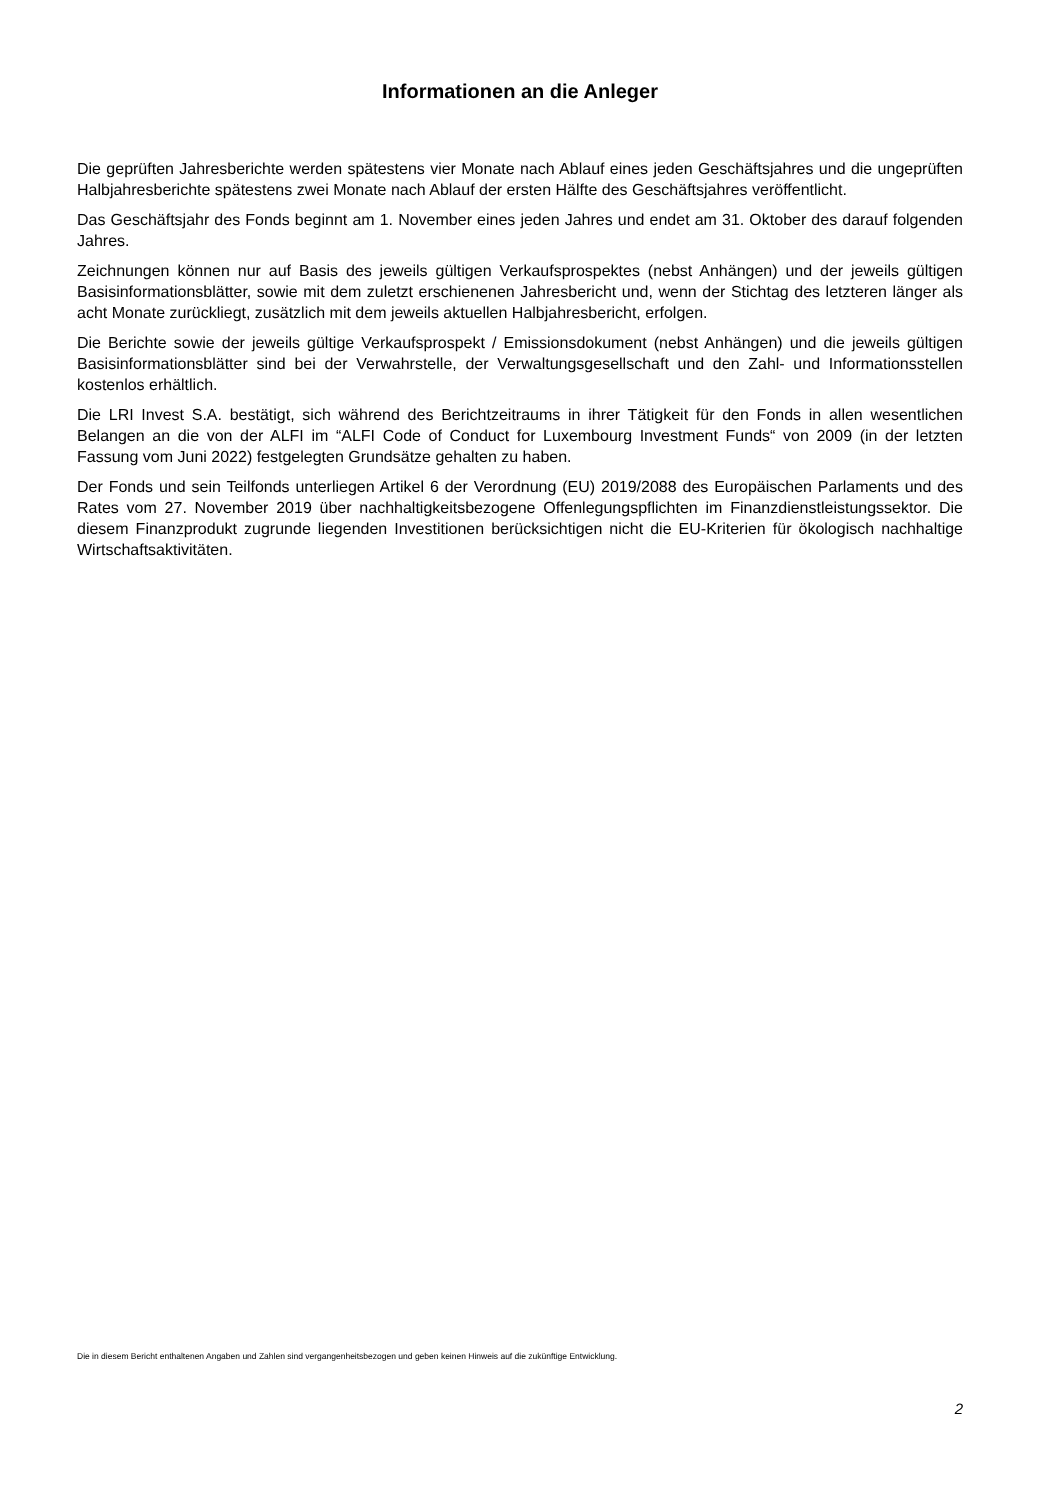Informationen an die Anleger
Die geprüften Jahresberichte werden spätestens vier Monate nach Ablauf eines jeden Geschäftsjahres und die ungeprüften Halbjahresberichte spätestens zwei Monate nach Ablauf der ersten Hälfte des Geschäftsjahres veröffentlicht.
Das Geschäftsjahr des Fonds beginnt am 1. November eines jeden Jahres und endet am 31. Oktober des darauf folgenden Jahres.
Zeichnungen können nur auf Basis des jeweils gültigen Verkaufsprospektes (nebst Anhängen) und der jeweils gültigen Basisinformationsblätter, sowie mit dem zuletzt erschienenen Jahresbericht und, wenn der Stichtag des letzteren länger als acht Monate zurückliegt, zusätzlich mit dem jeweils aktuellen Halbjahresbericht, erfolgen.
Die Berichte sowie der jeweils gültige Verkaufsprospekt / Emissionsdokument (nebst Anhängen) und die jeweils gültigen Basisinformationsblätter sind bei der Verwahrstelle, der Verwaltungsgesellschaft und den Zahl- und Informationsstellen kostenlos erhältlich.
Die LRI Invest S.A. bestätigt, sich während des Berichtzeitraums in ihrer Tätigkeit für den Fonds in allen wesentlichen Belangen an die von der ALFI im “ALFI Code of Conduct for Luxembourg Investment Funds“ von 2009 (in der letzten Fassung vom Juni 2022) festgelegten Grundsätze gehalten zu haben.
Der Fonds und sein Teilfonds unterliegen Artikel 6 der Verordnung (EU) 2019/2088 des Europäischen Parlaments und des Rates vom 27. November 2019 über nachhaltigkeitsbezogene Offenlegungspflichten im Finanzdienstleistungssektor. Die diesem Finanzprodukt zugrunde liegenden Investitionen berücksichtigen nicht die EU-Kriterien für ökologisch nachhaltige Wirtschaftsaktivitäten.
Die in diesem Bericht enthaltenen Angaben und Zahlen sind vergangenheitsbezogen und geben keinen Hinweis auf die zukünftige Entwicklung.
2